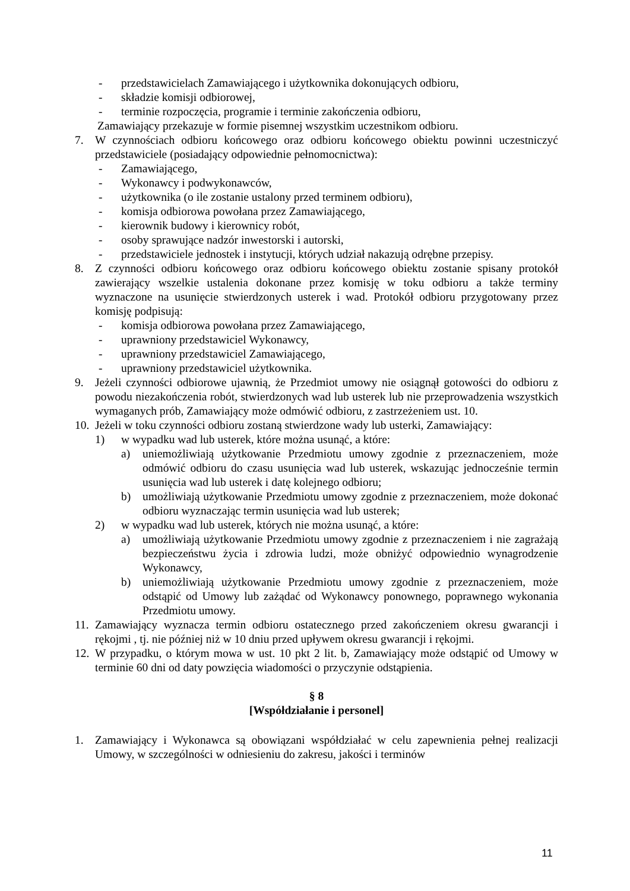- przedstawicielach Zamawiającego i użytkownika dokonujących odbioru,
- składzie komisji odbiorowej,
- terminie rozpoczęcia, programie i terminie zakończenia odbioru,
Zamawiający przekazuje w formie pisemnej wszystkim uczestnikom odbioru.
7. W czynnościach odbioru końcowego oraz odbioru końcowego obiektu powinni uczestniczyć przedstawiciele (posiadający odpowiednie pełnomocnictwa):
- Zamawiającego,
- Wykonawcy i podwykonawców,
- użytkownika (o ile zostanie ustalony przed terminem odbioru),
- komisja odbiorowa powołana przez Zamawiającego,
- kierownik budowy i kierownicy robót,
- osoby sprawujące nadzór inwestorski i autorski,
- przedstawiciele jednostek i instytucji, których udział nakazują odrębne przepisy.
8. Z czynności odbioru końcowego oraz odbioru końcowego obiektu zostanie spisany protokół zawierający wszelkie ustalenia dokonane przez komisję w toku odbioru a także terminy wyznaczone na usunięcie stwierdzonych usterek i wad. Protokół odbioru przygotowany przez komisję podpisują:
- komisja odbiorowa powołana przez Zamawiającego,
- uprawniony przedstawiciel Wykonawcy,
- uprawniony przedstawiciel Zamawiającego,
- uprawniony przedstawiciel użytkownika.
9. Jeżeli czynności odbiorowe ujawnią, że Przedmiot umowy nie osiągnął gotowości do odbioru z powodu niezakończenia robót, stwierdzonych wad lub usterek lub nie przeprowadzenia wszystkich wymaganych prób, Zamawiający może odmówić odbioru, z zastrzeżeniem ust. 10.
10. Jeżeli w toku czynności odbioru zostaną stwierdzone wady lub usterki, Zamawiający:
1) w wypadku wad lub usterek, które można usunąć, a które:
a) uniemożliwiają użytkowanie Przedmiotu umowy zgodnie z przeznaczeniem, może odmówić odbioru do czasu usunięcia wad lub usterek, wskazując jednocześnie termin usunięcia wad lub usterek i datę kolejnego odbioru;
b) umożliwiają użytkowanie Przedmiotu umowy zgodnie z przeznaczeniem, może dokonać odbioru wyznaczając termin usunięcia wad lub usterek;
2) w wypadku wad lub usterek, których nie można usunąć, a które:
a) umożliwiają użytkowanie Przedmiotu umowy zgodnie z przeznaczeniem i nie zagrażają bezpieczeństwu życia i zdrowia ludzi, może obniżyć odpowiednio wynagrodzenie Wykonawcy,
b) uniemożliwiają użytkowanie Przedmiotu umowy zgodnie z przeznaczeniem, może odstąpić od Umowy lub zażądać od Wykonawcy ponownego, poprawnego wykonania Przedmiotu umowy.
11. Zamawiający wyznacza termin odbioru ostatecznego przed zakończeniem okresu gwarancji i rękojmi , tj. nie później niż w 10 dniu przed upływem okresu gwarancji i rękojmi.
12. W przypadku, o którym mowa w ust. 10 pkt 2 lit. b, Zamawiający może odstąpić od Umowy w terminie 60 dni od daty powzięcia wiadomości o przyczynie odstąpienia.
§ 8
[Współdziałanie i personel]
1. Zamawiający i Wykonawca są obowiązani współdziałać w celu zapewnienia pełnej realizacji Umowy, w szczególności w odniesieniu do zakresu, jakości i terminów
11